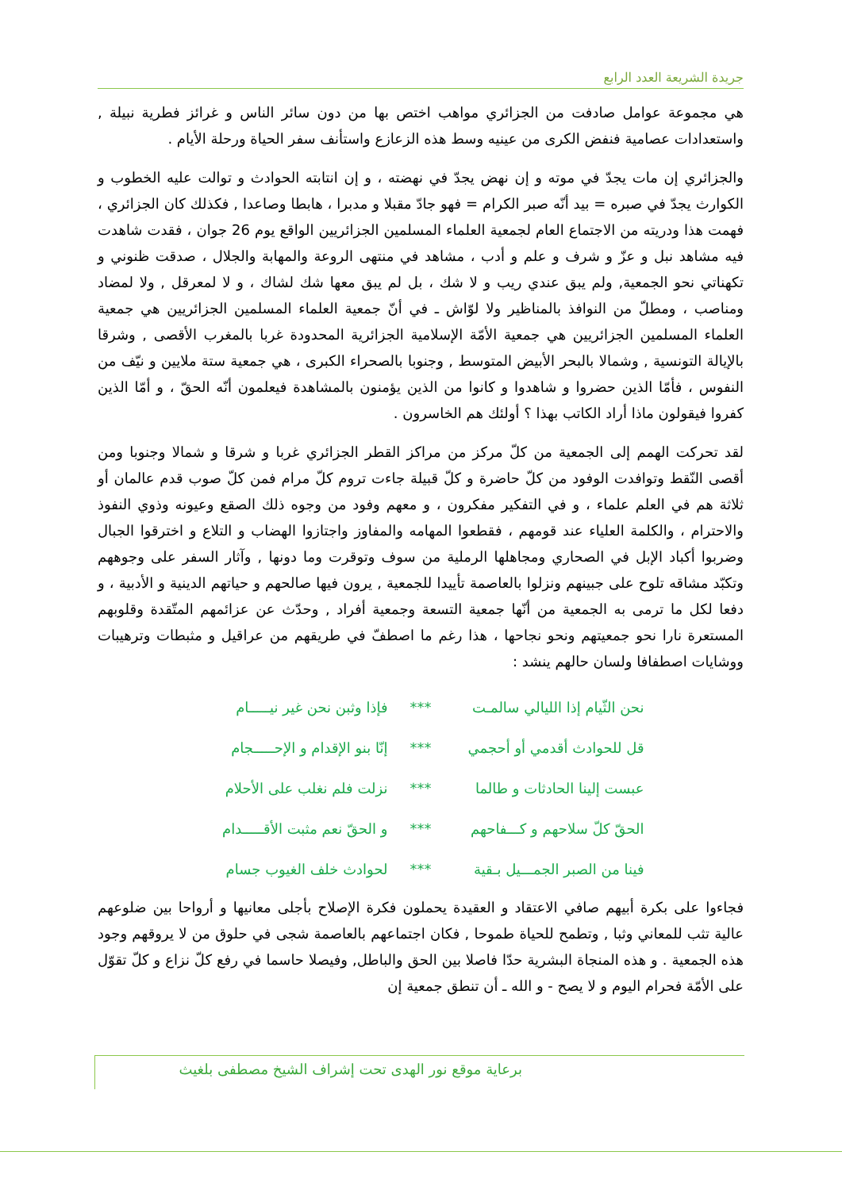جريدة الشريعة العدد الرابع
هي مجموعة عوامل صادفت من الجزائري مواهب اختص بها من دون سائر الناس و غرائز فطرية نبيلة , واستعدادات عصامية فنفض الكرى من عينيه وسط هذه الزعازع واستأنف سفر الحياة ورحلة الأيام .
والجزائري إن مات يجدّ في موته و إن نهض يجدّ في نهضته ، و إن انتابته الحوادث و توالت عليه الخطوب و الكوارث يجدّ في صبره = بيد أنّه صبر الكرام = فهو جادّ مقبلا و مدبرا ، هابطا وصاعدا , فكذلك كان الجزائري ، فهمت هذا ودريته من الاجتماع العام لجمعية العلماء المسلمين الجزائريين الواقع يوم 26 جوان ، فقدت شاهدت فيه مشاهد نبل و عزّ و شرف و علم و أدب ، مشاهد في منتهى الروعة والمهابة والجلال ، صدقت ظنوني و تكهناتي نحو الجمعية, ولم يبق عندي ريب و لا شك ، بل لم يبق معها شك لشاك ، و لا لمعرقل , ولا لمضاد ومناصب ، ومطلّ من النوافذ بالمناظير ولا لوّاش ـ في أنّ جمعية العلماء المسلمين الجزائريين هي جمعية العلماء المسلمين الجزائريين هي جمعية الأمّة الإسلامية الجزائرية المحدودة غربا بالمغرب الأقصى , وشرقا بالإيالة التونسية , وشمالا بالبحر الأبيض المتوسط , وجنوبا بالصحراء الكبرى ، هي جمعية ستة ملايين و نيّف من النفوس ، فأمّا الذين حضروا و شاهدوا و كانوا من الذين يؤمنون بالمشاهدة فيعلمون أنّه الحقّ ، و أمّا الذين كفروا فيقولون ماذا أراد الكاتب بهذا ؟ أولئك هم الخاسرون .
لقد تحركت الهمم إلى الجمعية من كلّ مركز من مراكز القطر الجزائري غربا و شرقا و شمالا وجنوبا ومن أقصى النّقط وتوافدت الوفود من كلّ حاضرة و كلّ قبيلة جاءت تروم كلّ مرام فمن كلّ صوب قدم عالمان أو ثلاثة هم في العلم علماء ، و في التفكير مفكرون ، و معهم وفود من وجوه ذلك الصقع وعيونه وذوي النفوذ والاحترام ، والكلمة العلياء عند قومهم ، فقطعوا المهامه والمفاوز واجتازوا الهضاب و التلاع و اخترقوا الجبال وضربوا أكباد الإبل في الصحاري ومجاهلها الرملية من سوف وتوقرت وما دونها , وآثار السفر على وجوههم وتكبّد مشاقه تلوح على جبينهم ونزلوا بالعاصمة تأييدا للجمعية , يرون فيها صالحهم و حياتهم الدينية و الأدبية ، و دفعا لكل ما ترمى به الجمعية من أنّها جمعية التسعة وجمعية أفراد , وحدّث عن عزائمهم المتّقدة وقلوبهم المستعرة نارا نحو جمعيتهم ونحو نجاحها ، هذا رغم ما اصطفّ في طريقهم من عراقيل و مثبطات وترهيبات ووشايات اصطفافا ولسان حالهم ينشد :
نحن الثّيام إذا الليالي سالمـت *** فإذا وثبن نحن غير نيـــــام
قل للحوادث أقدمي أو أحجمي *** إنّا بنو الإقدام و الإحـــــجام
عبست إلينا الحادثات و طالما *** نزلت فلم نغلب على الأحلام
الحقّ كلّ سلاحهم و كـــفاحهم *** و الحقّ نعم مثبت الأقـــــدام
فينا من الصبر الجمـــيل بـقية *** لحوادث خلف الغيوب جسام
فجاءوا على بكرة أبيهم صافي الاعتقاد و العقيدة يحملون فكرة الإصلاح بأجلى معانيها و أرواحا بين ضلوعهم عالية تثب للمعاني وثبا , وتطمح للحياة طموحا , فكان اجتماعهم بالعاصمة شجى في حلوق من لا يروقهم وجود هذه الجمعية . و هذه المنجاة البشرية حدّا فاصلا بين الحق والباطل, وفيصلا حاسما في رفع كلّ نزاع و كلّ تقوّل على الأمّة فحرام اليوم و لا يصح - و الله ـ أن تنطق جمعية إن
برعاية موقع نور الهدى تحت إشراف الشيخ مصطفى بلغيث